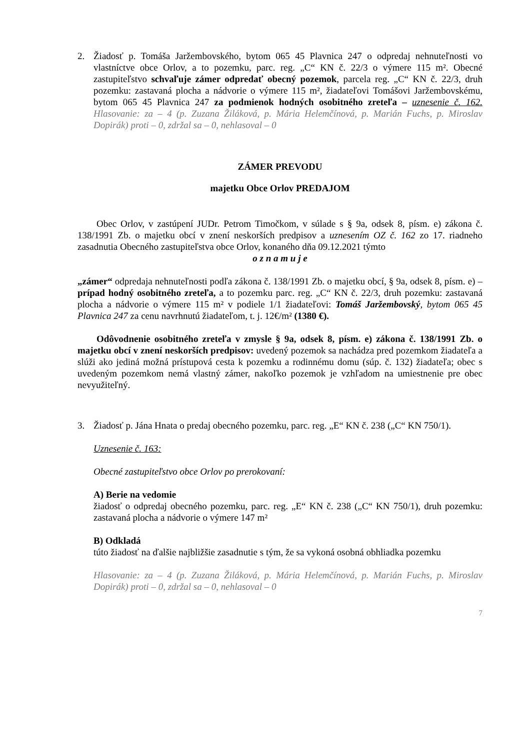2. Žiadosť p. Tomáša Jaržembovského, bytom 065 45 Plavnica 247 o odpredaj nehnuteľnosti vo vlastníctve obce Orlov, a to pozemku, parc. reg. „C“ KN č. 22/3 o výmere 115 m². Obecné zastupiteľstvo schvaľuje zámer odpredať obecný pozemok, parcela reg. „C“ KN č. 22/3, druh pozemku: zastavaná plocha a nádvorie o výmere 115 m², žiadateľovi Tomášovi Jaržembovskému, bytom 065 45 Plavnica 247 za podmienok hodných osobitného zreteľa – uznesenie č. 162. Hlasovanie: za – 4 (p. Zuzana Žiláková, p. Mária Helemčínová, p. Marián Fuchs, p. Miroslav Dopirák) proti – 0, zdržal sa – 0, nehlasoval – 0
ZÁMER PREVODU
majetku Obce Orlov PREDAJOM
Obec Orlov, v zastúpení JUDr. Petrom Timočkom, v súlade s § 9a, odsek 8, písm. e) zákona č. 138/1991 Zb. o majetku obcí v znení neskorších predpisov a uznesením OZ č. 162 zo 17. riadneho zasadnutia Obecného zastupiteľstva obce Orlov, konaného dňa 09.12.2021 týmto
o z n a m u j e
„zámer“ odpredaja nehnuteľnosti podľa zákona č. 138/1991 Zb. o majetku obcí, § 9a, odsek 8, písm. e) – prípad hodný osobitného zreteľa, a to pozemku parc. reg. „C“ KN č. 22/3, druh pozemku: zastavaná plocha a nádvorie o výmere 115 m² v podiele 1/1 žiadateľovi: Tomáš Jaržembovský, bytom 065 45 Plavnica 247 za cenu navrhnutú žiadateľom, t. j. 12€/m² (1380 €).
Odôvodnenie osobitného zreteľa v zmysle § 9a, odsek 8, písm. e) zákona č. 138/1991 Zb. o majetku obcí v znení neskorších predpisov: uvedený pozemok sa nachádza pred pozemkom žiadateľa a slúži ako jediná možná prístupová cesta k pozemku a rodinnému domu (súp. č. 132) žiadateľa; obec s uvedeným pozemkom nemá vlastný zámer, nakoľko pozemok je vzhľadom na umiestnenie pre obec nevyužiteľný.
3. Žiadosť p. Jána Hnata o predaj obecného pozemku, parc. reg. „E“ KN č. 238 („C“ KN 750/1).
Uznesenie č. 163:
Obecné zastupiteľstvo obce Orlov po prerokovaní:
A) Berie na vedomie
žiadosť o odpredaj obecného pozemku, parc. reg. „E“ KN č. 238 („C“ KN 750/1), druh pozemku: zastavaná plocha a nádvorie o výmere 147 m²
B) Odkladá
túto žiadosť na ďalšie najbližšie zasadnutie s tým, že sa vykoná osobná obhliadka pozemku
Hlasovanie: za – 4 (p. Zuzana Žiláková, p. Mária Helemčínová, p. Marián Fuchs, p. Miroslav Dopirák) proti – 0, zdržal sa – 0, nehlasoval – 0
7